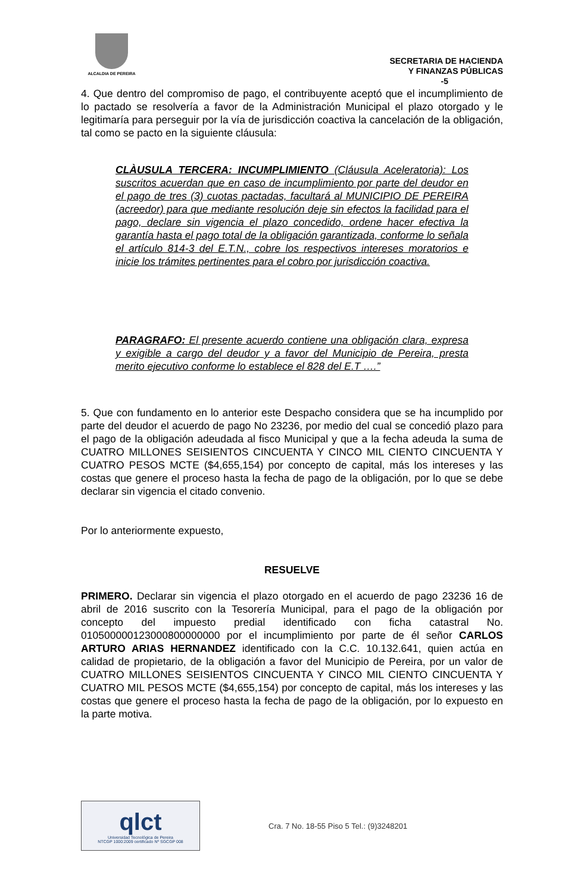ALCALDIA DE PEREIRA
SECRETARIA DE HACIENDA
Y FINANZAS PÚBLICAS
-5
4. Que dentro del compromiso de pago, el contribuyente aceptó que el incumplimiento de lo pactado se resolvería a favor de la Administración Municipal el plazo otorgado y le legitimaría para perseguir por la vía de jurisdicción coactiva la cancelación de la obligación, tal como se pacto en la siguiente cláusula:
CLÀUSULA TERCERA: INCUMPLIMIENTO (Cláusula Aceleratoria): Los suscritos acuerdan que en caso de incumplimiento por parte del deudor en el pago de tres (3) cuotas pactadas, facultará al MUNICIPIO DE PEREIRA (acreedor) para que mediante resolución deje sin efectos la facilidad para el pago, declare sin vigencia el plazo concedido, ordene hacer efectiva la garantía hasta el pago total de la obligación garantizada, conforme lo señala el artículo 814-3 del E.T.N., cobre los respectivos intereses moratorios e inicie los trámites pertinentes para el cobro por jurisdicción coactiva.
PARAGRAFO: El presente acuerdo contiene una obligación clara, expresa y exigible a cargo del deudor y a favor del Municipio de Pereira, presta merito ejecutivo conforme lo establece el 828 del E.T ….”
5. Que con fundamento en lo anterior este Despacho considera que se ha incumplido por parte del deudor el acuerdo de pago No 23236, por medio del cual se concedió plazo para el pago de la obligación adeudada al fisco Municipal y que a la fecha adeuda la suma de CUATRO MILLONES SEISIENTOS CINCUENTA Y CINCO MIL CIENTO CINCUENTA Y CUATRO PESOS MCTE ($4,655,154) por concepto de capital, más los intereses y las costas que genere el proceso hasta la fecha de pago de la obligación, por lo que se debe declarar sin vigencia el citado convenio.
Por lo anteriormente expuesto,
RESUELVE
PRIMERO. Declarar sin vigencia el plazo otorgado en el acuerdo de pago 23236 16 de abril de 2016 suscrito con la Tesorería Municipal, para el pago de la obligación por concepto del impuesto predial identificado con ficha catastral No. 010500000123000800000000 por el incumplimiento por parte de él señor CARLOS ARTURO ARIAS HERNANDEZ identificado con la C.C. 10.132.641, quien actúa en calidad de propietario, de la obligación a favor del Municipio de Pereira, por un valor de CUATRO MILLONES SEISIENTOS CINCUENTA Y CINCO MIL CIENTO CINCUENTA Y CUATRO MIL PESOS MCTE ($4,655,154) por concepto de capital, más los intereses y las costas que genere el proceso hasta la fecha de pago de la obligación, por lo expuesto en la parte motiva.
qlct
Universidad Tecnológica de Pereira
NTCGP 1000:2009 certificado Nº SGCGP 008
Cra. 7 No. 18-55 Piso 5 Tel.: (9)3248201